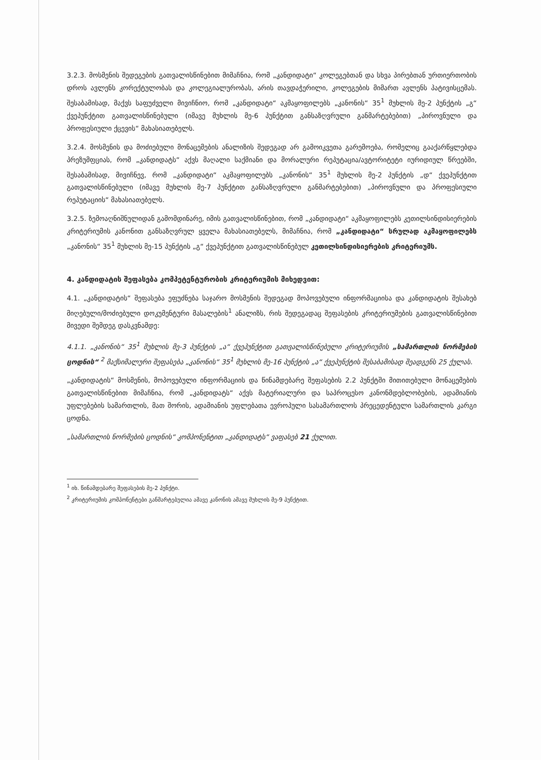3.2.3. მოსმენის შედეგების გათვალისწინებით მიმაჩნია, რომ „კანდიდატი“ კოლეგებთან და სხვა პირებთან ურთიერთობის დროს ავლენს კორექტულობას და კოლეგიალურობას, არის თავდაჭერილი, კოლეგების მიმართ ავლენს პატივისცემას. შესაბამისად, მაქვს საფუძველი მივიჩნიო, რომ „კანდიდატი“ აკმაყოფილებს „კანონის“ 35<sup>1</sup> მუხლის მე-2 პუნქტის „გ“ ქვეპუნქტით გათვალისწინებული (იმავე მუხლის მე-6 პუნქტით განსაზღვრული განმარტებებით) „პიროვნული და პროფესიული ქცევის“ მახასიათებელს.
3.2.4. მოსმენის და მოძიებული მონაცემების ანალიზის შედეგად არ გამოიკვეთა გარემოება, რომელიც გააქარწყლებდა პრეზუმფციას, რომ „კანდიდატს“ აქვს მაღალი საქმიანი და მორალური რეპუტაცია/ავტორიტეტი იურიდიულ წრეებში, შესაბამისად, მივიჩნევ, რომ „კანდიდატი“ აკმაყოფილებს „კანონის“ 35<sup>1</sup> მუხლის მე-2 პუნქტის „დ“ ქვეპუნქტით გათვალისწინებული (იმავე მუხლის მე-7 პუნქტით განსაზღვრული განმარტებებით) „პიროვნული და პროფესიული რეპუტაციის“ მახასიათებელს.
3.2.5. ზემოაღნიშნულიდან გამომდინარე, იმის გათვალისწინებით, რომ „კანდიდატი“ აკმაყოფილებს კეთილსინდისიერების კრიტერიუმის კანონით განსაზღვრულ ყველა მახასიათებელს, მიმაჩნია, რომ „კანდიდატი“ სრულად აკმაყოფილებს „კანონის“ 35<sup>1</sup> მუხლის მე-15 პუნქტის „გ“ ქვეპუნქტით გათვალისწინებულ კეთილსინდისიერების კრიტერიუმს.
4. კანდიდატის შეფასება კომპეტენტურობის კრიტერიუმის მიხედვით:
4.1. „კანდიდატის“ შეფასება ეფუძნება საჯარო მოსმენის შედეგად მოპოვებული ინფორმაციისა და კანდიდატის შესახებ მიღებული/მოძიებული დოკუმენტური მასალების<sup>1</sup> ანალიზს, რის შედეგადაც შეფასების კრიტერიუმების გათვალისწინებით მივედი შემდეგ დასკვნამდე:
4.1.1. „კანონის“ 35<sup>1</sup> მუხლის მე-3 პუნქტის „ა“ ქვეპუნქტით გათვალისწინებული კრიტერიუმის „სამართლის ნორმების ცოდნის“ <sup>2</sup> მაქსიმალური შეფასება „კანონის“ 35<sup>1</sup> მუხლის მე-16 პუნქტის „ა“ ქვეპუნქტის შესაბამისად შეადგენს 25 ქულას.
„კანდიდატის“ მოსმენის, მოპოვებული ინფორმაციის და წინამდებარე შეფასების 2.2 პუნქტში მითითებული მონაცემების გათვალისწინებით მიმაჩნია, რომ „კანდიდატს“ აქვს მატერიალური და საპროცესო კანონმდებლობების, ადამიანის უფლებების სამართლის, მათ შორის, ადამიანის უფლებათა ევროპული სასამართლოს პრეცედენტული სამართლის კარგი ცოდნა.
„სამართლის ნორმების ცოდნის“ კომპონენტით „კანდიდატს“ ვაფასებ 21 ქულით.
<sup>1</sup> იხ. წინამდებარე შეფასების მე-2 პუნქტი.
<sup>2</sup> კრიტერიუმის კომპონენტები განმარტებულია ამავე კანონის ამავე მუხლის მე-9 პუნქტით.